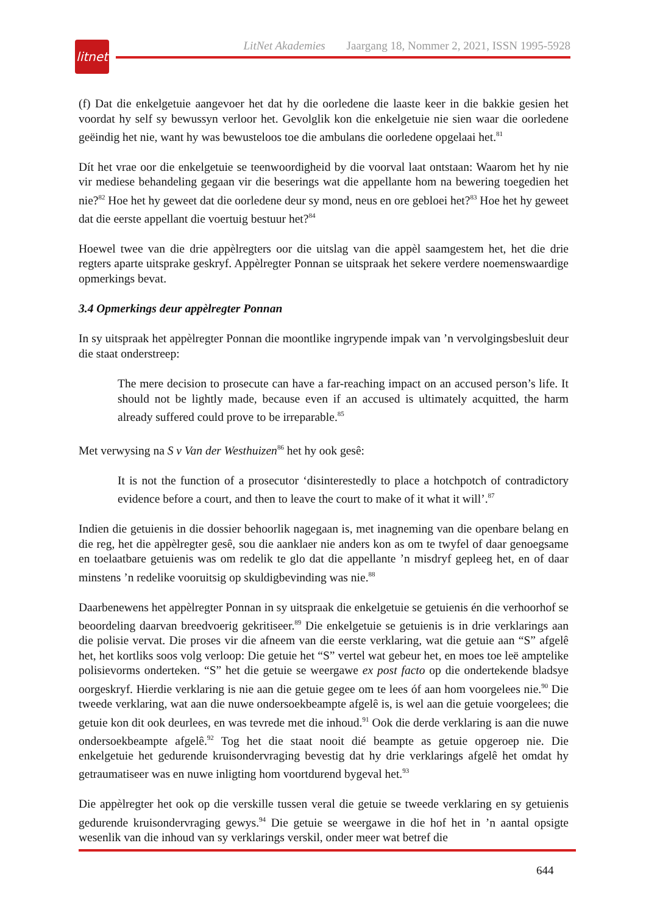litnet
LitNet Akademies Jaargang 18, Nommer 2, 2021, ISSN 1995-5928
(f) Dat die enkelgetuie aangevoer het dat hy die oorledene die laaste keer in die bakkie gesien het voordat hy self sy bewussyn verloor het. Gevolglik kon die enkelgetuie nie sien waar die oorledene geëindig het nie, want hy was bewusteloos toe die ambulans die oorledene opgelaai het.<sup>81</sup>
Dít het vrae oor die enkelgetuie se teenwoordigheid by die voorval laat ontstaan: Waarom het hy nie vir mediese behandeling gegaan vir die beserings wat die appellante hom na bewering toegedien het nie?<sup>82</sup> Hoe het hy geweet dat die oorledene deur sy mond, neus en ore gebloei het?<sup>83</sup> Hoe het hy geweet dat die eerste appellant die voertuig bestuur het?<sup>84</sup>
Hoewel twee van die drie appèlregters oor die uitslag van die appèl saamgestem het, het die drie regters aparte uitsprake geskryf. Appèlregter Ponnan se uitspraak het sekere verdere noemenswaardige opmerkings bevat.
3.4 Opmerkings deur appèlregter Ponnan
In sy uitspraak het appèlregter Ponnan die moontlike ingrypende impak van ’n vervolgings­besluit deur die staat onderstreep:
The mere decision to prosecute can have a far-reaching impact on an accused person’s life. It should not be lightly made, because even if an accused is ultimately acquitted, the harm already suffered could prove to be irreparable.<sup>85</sup>
Met verwysing na S v Van der Westhuizen<sup>86</sup> het hy ook gesê:
It is not the function of a prosecutor ‘disinterestedly to place a hotchpotch of contradictory evidence before a court, and then to leave the court to make of it what it will’.<sup>87</sup>
Indien die getuienis in die dossier behoorlik nagegaan is, met inagneming van die openbare belang en die reg, het die appèlregter gesê, sou die aanklaer nie anders kon as om te twyfel of daar genoegsame en toelaatbare getuienis was om redelik te glo dat die appellante ’n misdryf gepleeg het, en of daar minstens ’n redelike vooruitsig op skuldigbevinding was nie.<sup>88</sup>
Daarbenewens het appèlregter Ponnan in sy uitspraak die enkelgetuie se getuienis én die verhoorhof se beoordeling daarvan breedvoerig gekritiseer.<sup>89</sup> Die enkelgetuie se getuienis is in drie verklarings aan die polisie vervat. Die proses vir die afneem van die eerste verklaring, wat die getuie aan “S” afgelê het, het kortliks soos volg verloop: Die getuie het “S” vertel wat gebeur het, en moes toe leë amptelike polisievorms onderteken. “S” het die getuie se weergawe ex post facto op die ondertekende bladsye oorgeskryf. Hierdie verklaring is nie aan die getuie gegee om te lees óf aan hom voorgelees nie.<sup>90</sup> Die tweede verklaring, wat aan die nuwe ondersoekbeampte afgelê is, is wel aan die getuie voorgelees; die getuie kon dit ook deurlees, en was tevrede met die inhoud.<sup>91</sup> Ook die derde verklaring is aan die nuwe ondersoekbeampte afgelê.<sup>92</sup> Tog het die staat nooit dié beampte as getuie opgeroep nie. Die enkelgetuie het gedurende kruisondervraging bevestig dat hy drie verklarings afgelê het omdat hy getraumatiseer was en nuwe inligting hom voortdurend bygeval het.<sup>93</sup>
Die appèlregter het ook op die verskille tussen veral die getuie se tweede verklaring en sy getuienis gedurende kruisondervraging gewys.<sup>94</sup> Die getuie se weergawe in die hof het in ’n aantal opsigte wesenlik van die inhoud van sy verklarings verskil, onder meer wat betref die
644